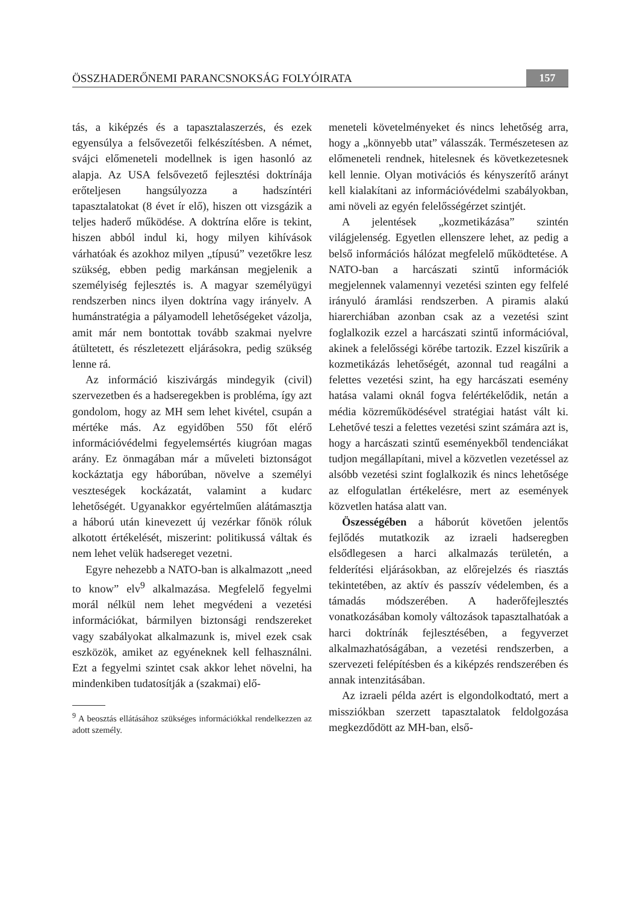ÖSSZHADERŐNEMI PARANCSNOKSÁG FOLYÓIRATA 157
tás, a kiképzés és a tapasztalaszerzés, és ezek egyensúlya a felsővezetői felkészítésben. A német, svájci előmeneteli modellnek is igen hasonló az alapja. Az USA felsővezető fejlesztési doktrínája erőteljesen hangsúlyozza a hadszíntéri tapasztalatokat (8 évet ír elő), hiszen ott vizsgázik a teljes haderő működése. A doktrína előre is tekint, hiszen abból indul ki, hogy milyen kihívások várhatóak és azokhoz milyen „típusú” vezetőkre lesz szükség, ebben pedig markánsan megjelenik a személyiség fejlesztés is. A magyar személyügyi rendszerben nincs ilyen doktrína vagy irányelv. A humánstratégia a pályamodell lehetőségeket vázolja, amit már nem bontottak tovább szakmai nyelvre átültetett, és részletezett eljárásokra, pedig szükség lenne rá.
Az információ kiszivárgás mindegyik (civil) szervezetben és a hadseregekben is probléma, így azt gondolom, hogy az MH sem lehet kivétel, csupán a mértéke más. Az egyidőben 550 főt elérő információvédelmi fegyelemsértés kiugróan magas arány. Ez önmagában már a műveleti biztonságot kockáztatja egy háborúban, növelve a személyi veszteségek kockázatát, valamint a kudarc lehetőségét. Ugyanakkor egyértelműen alátámasztja a háború után kinevezett új vezérkar főnök róluk alkotott értékelését, miszerint: politikussá váltak és nem lehet velük hadsereget vezetni.
Egyre nehezebb a NATO-ban is alkalmazott „need to know” elv<sup>9</sup> alkalmazása. Megfelelő fegyelmi morál nélkül nem lehet megvédeni a vezetési információkat, bármilyen biztonsági rendszereket vagy szabályokat alkalmazunk is, mivel ezek csak eszközök, amiket az egyéneknek kell felhasználni. Ezt a fegyelmi szintet csak akkor lehet növelni, ha mindenkiben tudatosítják a (szakmai) elő-
<sup>9</sup> A beosztás ellátásához szükséges információkkal rendelkezzen az adott személy.
meneteli követelményeket és nincs lehetőség arra, hogy a „könnyebb utat” válasszák. Természetesen az előmeneteli rendnek, hitelesnek és következetesnek kell lennie. Olyan motivációs és kényszerítő arányt kell kialakítani az információvédelmi szabályokban, ami növeli az egyén felelősségérzet szintjét.
A jelentések „kozmetikázása” szintén világjelenség. Egyetlen ellenszere lehet, az pedig a belső információs hálózat megfelelő működtetése. A NATO-ban a harcászati szintű információk megjelennek valamennyi vezetési szinten egy felfelé irányuló áramlási rendszerben. A piramis alakú hiarerchiában azonban csak az a vezetési szint foglalkozik ezzel a harcászati szintű információval, akinek a felelősségi körébe tartozik. Ezzel kiszűrik a kozmetikázás lehetőségét, azonnal tud reagálni a felettes vezetési szint, ha egy harcászati esemény hatása valami oknál fogva felértékelődik, netán a média közreműködésével stratégiai hatást vált ki. Lehetővé teszi a felettes vezetési szint számára azt is, hogy a harcászati szintű eseményekből tendenciákat tudjon megállapítani, mivel a közvetlen vezetéssel az alsóbb vezetési szint foglalkozik és nincs lehetősége az elfogulatlan értékelésre, mert az események közvetlen hatása alatt van.
Öszességében a háborút követően jelentős fejlődés mutatkozik az izraeli hadseregben elsődlegesen a harci alkalmazás területén, a felderítési eljárásokban, az előrejelzés és riasztás tekintetében, az aktív és passzív védelemben, és a támadás módszerében. A haderőfejlesztés vonatkozásában komoly változások tapasztalhatóak a harci doktrínák fejlesztésében, a fegyverzet alkalmazhatóságában, a vezetési rendszerben, a szervezeti felépítésben és a kiképzés rendszerében és annak intenzitásában.
Az izraeli példa azért is elgondolkodtató, mert a missziókban szerzett tapasztalatok feldolgozása megkezdődött az MH-ban, első-